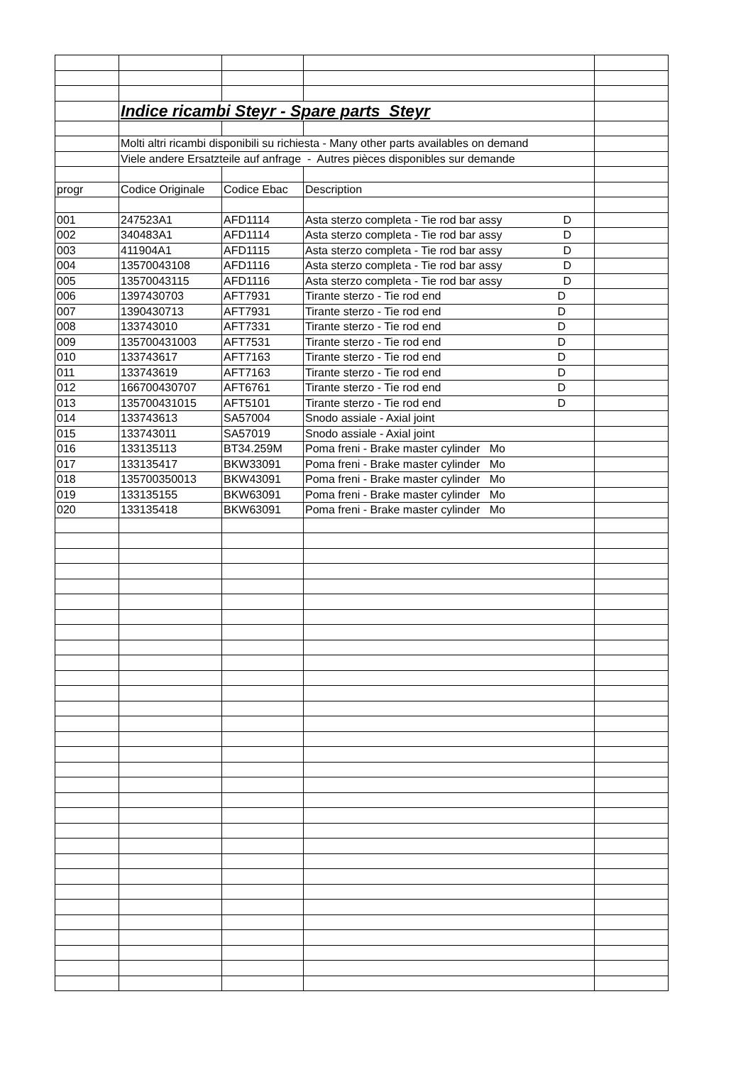| | Indice ricambi Steyr - Spare parts Steyr | | | |
| | Molti altri ricambi disponibili su richiesta - Many other parts availables on demand | | | |
| | Viele andere Ersatzteile auf anfrage - Autres pièces disponibles sur demande | | | |
| progr | Codice Originale | Codice Ebac | Description | |
| 001 | 247523A1 | AFD1114 | Asta sterzo completa - Tie rod bar assy D | |
| 002 | 340483A1 | AFD1114 | Asta sterzo completa - Tie rod bar assy D | |
| 003 | 411904A1 | AFD1115 | Asta sterzo completa - Tie rod bar assy D | |
| 004 | 13570043108 | AFD1116 | Asta sterzo completa - Tie rod bar assy D | |
| 005 | 13570043115 | AFD1116 | Asta sterzo completa - Tie rod bar assy D | |
| 006 | 1397430703 | AFT7931 | Tirante sterzo - Tie rod end D | |
| 007 | 1390430713 | AFT7931 | Tirante sterzo - Tie rod end D | |
| 008 | 133743010 | AFT7331 | Tirante sterzo - Tie rod end D | |
| 009 | 135700431003 | AFT7531 | Tirante sterzo - Tie rod end D | |
| 010 | 133743617 | AFT7163 | Tirante sterzo - Tie rod end D | |
| 011 | 133743619 | AFT7163 | Tirante sterzo - Tie rod end D | |
| 012 | 166700430707 | AFT6761 | Tirante sterzo - Tie rod end D | |
| 013 | 135700431015 | AFT5101 | Tirante sterzo - Tie rod end D | |
| 014 | 133743613 | SA57004 | Snodo assiale - Axial joint | |
| 015 | 133743011 | SA57019 | Snodo assiale - Axial joint | |
| 016 | 133135113 | BT34.259M | Poma freni - Brake master cylinder Mo | |
| 017 | 133135417 | BKW33091 | Poma freni - Brake master cylinder Mo | |
| 018 | 135700350013 | BKW43091 | Poma freni - Brake master cylinder Mo | |
| 019 | 133135155 | BKW63091 | Poma freni - Brake master cylinder Mo | |
| 020 | 133135418 | BKW63091 | Poma freni - Brake master cylinder Mo | |